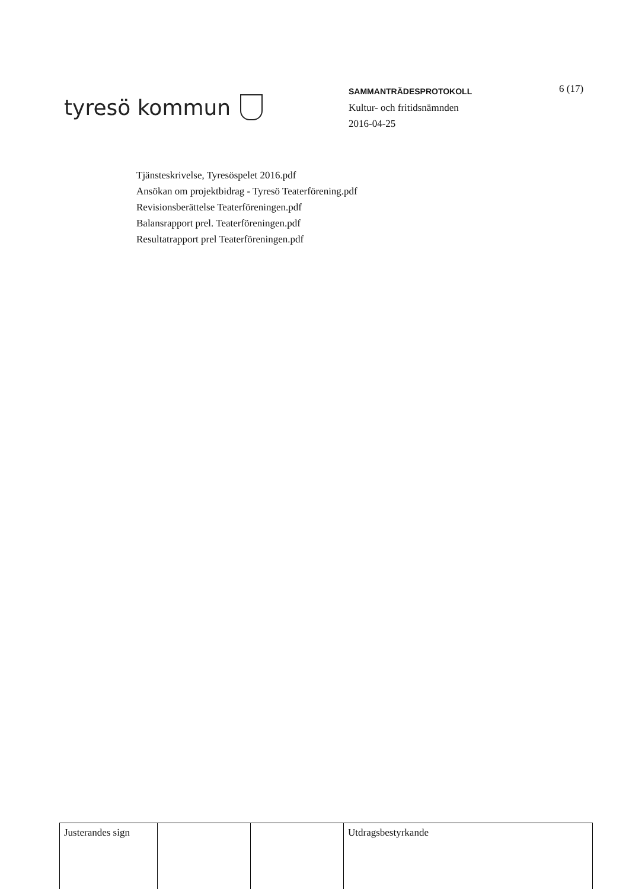tyresö kommun
SAMMANTRÄDESPROTOKOLL
Kultur- och fritidsnämnden
2016-04-25
6 (17)
Tjänsteskrivelse, Tyresöspelet 2016.pdf
Ansökan om projektbidrag - Tyresö Teaterförening.pdf
Revisionsberättelse Teaterföreningen.pdf
Balansrapport prel. Teaterföreningen.pdf
Resultatrapport prel Teaterföreningen.pdf
| Justerandes sign | | | Utdragsbestyrkande |